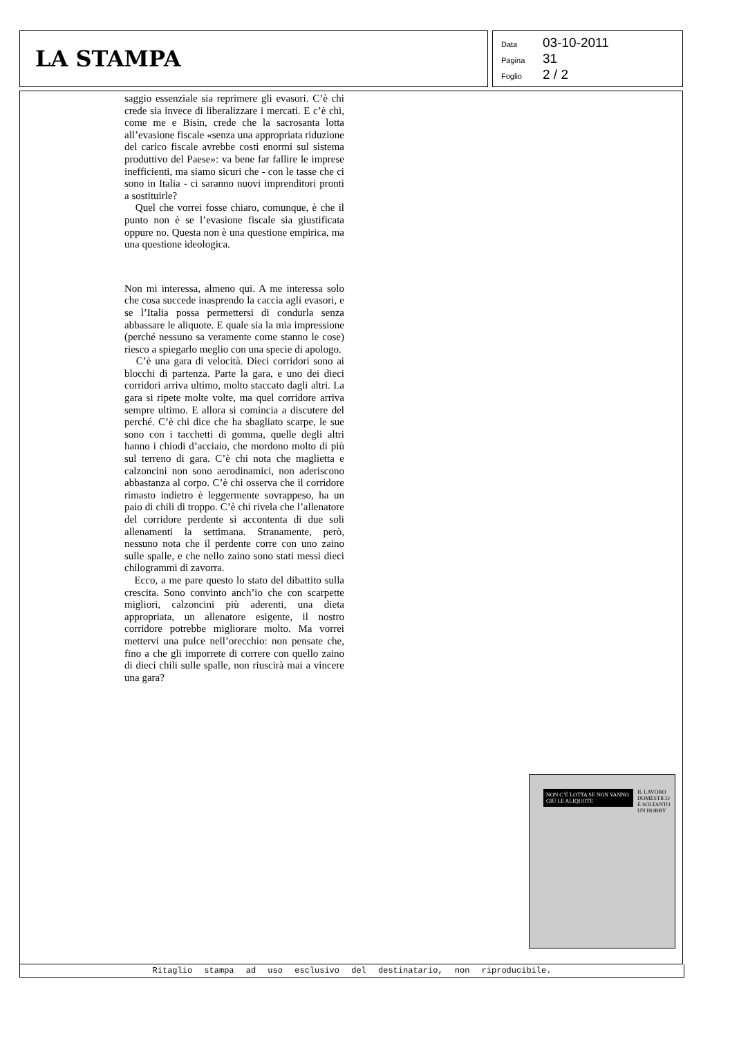LA STAMPA
Data 03-10-2011
Pagina 31
Foglio 2 / 2
saggio essenziale sia reprimere gli evasori. C’è chi crede sia invece di liberalizzare i mercati. E c’è chi, come me e Bisin, crede che la sacrosanta lotta all’evasione fiscale «senza una appropriata riduzione del carico fiscale avrebbe costi enormi sul sistema produttivo del Paese»: va bene far fallire le imprese inefficienti, ma siamo sicuri che - con le tasse che ci sono in Italia - ci saranno nuovi imprenditori pronti a sostituirle?
Quel che vorrei fosse chiaro, comunque, è che il punto non è se l’evasione fiscale sia giustificata oppure no. Questa non è una questione empirica, ma una questione ideologica.
Non mi interessa, almeno qui. A me interessa solo che cosa succede inasprendo la caccia agli evasori, e se l’Italia possa permettersi di condurla senza abbassare le aliquote. E quale sia la mia impressione (perché nessuno sa veramente come stanno le cose) riesco a spiegarlo meglio con una specie di apologo.
C’è una gara di velocità. Dieci corridori sono ai blocchi di partenza. Parte la gara, e uno dei dieci corridori arriva ultimo, molto staccato dagli altri. La gara si ripete molte volte, ma quel corridore arriva sempre ultimo. E allora si comincia a discutere del perché. C’è chi dice che ha sbagliato scarpe, le sue sono con i tacchetti di gomma, quelle degli altri hanno i chiodi d’acciaio, che mordono molto di più sul terreno di gara. C’è chi nota che maglietta e calzoncini non sono aerodinamici, non aderiscono abbastanza al corpo. C’è chi osserva che il corridore rimasto indietro è leggermente sovrappeso, ha un paio di chili di troppo. C’è chi rivela che l’allenatore del corridore perdente si accontenta di due soli allenamenti la settimana. Stranamente, però, nessuno nota che il perdente corre con uno zaino sulle spalle, e che nello zaino sono stati messi dieci chilogrammi di zavorra.
Ecco, a me pare questo lo stato del dibattito sulla crescita. Sono convinto anch’io che con scarpette migliori, calzoncini più aderenti, una dieta appropriata, un allenatore esigente, il nostro corridore potrebbe migliorare molto. Ma vorrei mettervi una pulce nell’orecchio: non pensate che, fino a che gli imporrete di correre con quello zaino di dieci chili sulle spalle, non riuscirà mai a vincere una gara?
NON C’È LOTTA SE NON VANNO GIÙ LE ALIQUOTE
IL LAVORO DOMESTICO È SOLTANTO UN HOBBY
Ritaglio stampa ad uso esclusivo del destinatario, non riproducibile.